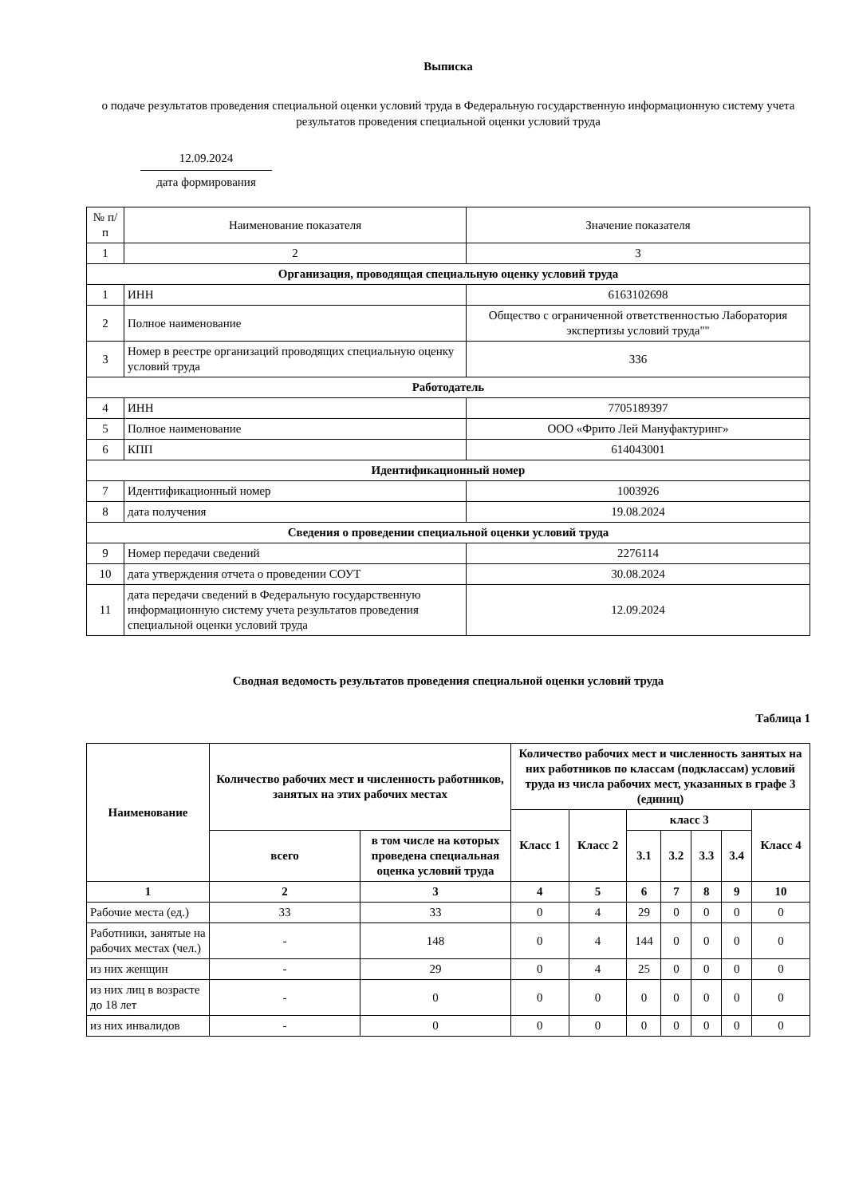Выписка
о подаче результатов проведения специальной оценки условий труда в Федеральную государственную информационную систему учета результатов проведения специальной оценки условий труда
12.09.2024
дата формирования
| № п/п | Наименование показателя | Значение показателя |
| 1 | 2 | 3 |
| Организация, проводящая специальную оценку условий труда | | |
| 1 | ИНН | 6163102698 |
| 2 | Полное наименование | Общество с ограниченной ответственностью Лаборатория экспертизы условий труда"" |
| 3 | Номер в реестре организаций проводящих специальную оценку условий труда | 336 |
| Работодатель | | |
| 4 | ИНН | 7705189397 |
| 5 | Полное наименование | ООО «Фрито Лей Мануфактуринг» |
| 6 | КПП | 614043001 |
| Идентификационный номер | | |
| 7 | Идентификационный номер | 1003926 |
| 8 | дата получения | 19.08.2024 |
| Сведения о проведении специальной оценки условий труда | | |
| 9 | Номер передачи сведений | 2276114 |
| 10 | дата утверждения отчета о проведении СОУТ | 30.08.2024 |
| 11 | дата передачи сведений в Федеральную государственную информационную систему учета результатов проведения специальной оценки условий труда | 12.09.2024 |
Сводная ведомость результатов проведения специальной оценки условий труда
Таблица 1
| Наименование | Количество рабочих мест и численность работников, занятых на этих рабочих местах | | Количество рабочих мест и численность занятых на них работников по классам (подклассам) условий труда из числа рабочих мест, указанных в графе 3 (единиц) | | | | | | |
| --- | --- | --- | --- | --- | --- | --- | --- | --- | --- |
| | | | Класс 1 | Класс 2 | класс 3 | | | | Класс 4 |
| | всего | в том числе на которых проведена специальная оценка условий труда | | | 3.1 | 3.2 | 3.3 | 3.4 | |
| 1 | 2 | 3 | 4 | 5 | 6 | 7 | 8 | 9 | 10 |
| Рабочие места (ед.) | 33 | 33 | 0 | 4 | 29 | 0 | 0 | 0 | 0 |
| Работники, занятые на рабочих местах (чел.) | - | 148 | 0 | 4 | 144 | 0 | 0 | 0 | 0 |
| из них женщин | - | 29 | 0 | 4 | 25 | 0 | 0 | 0 | 0 |
| из них лиц в возрасте до 18 лет | - | 0 | 0 | 0 | 0 | 0 | 0 | 0 | 0 |
| из них инвалидов | - | 0 | 0 | 0 | 0 | 0 | 0 | 0 | 0 |